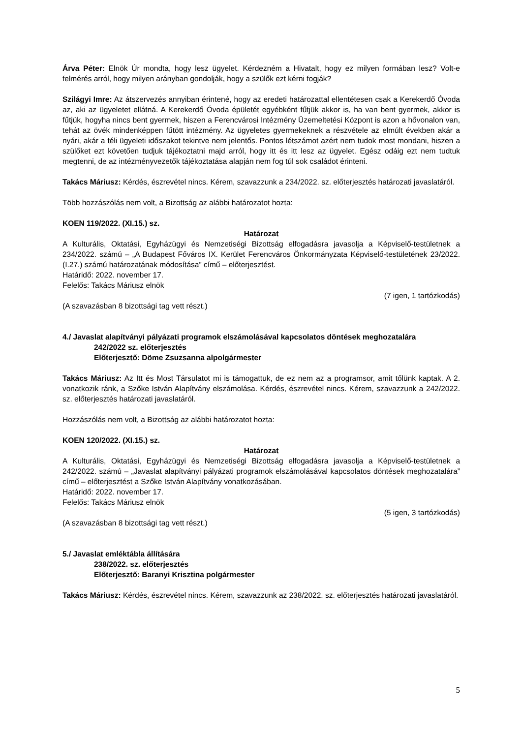Árva Péter: Elnök Úr mondta, hogy lesz ügyelet. Kérdezném a Hivatalt, hogy ez milyen formában lesz? Volt-e felmérés arról, hogy milyen arányban gondolják, hogy a szülők ezt kérni fogják?
Szilágyi Imre: Az átszervezés annyiban érintené, hogy az eredeti határozattal ellentétesen csak a Kerekerdő Óvoda az, aki az ügyeletet ellátná. A Kerekerdő Óvoda épületét egyébként fűtjük akkor is, ha van bent gyermek, akkor is fűtjük, hogyha nincs bent gyermek, hiszen a Ferencvárosi Intézmény Üzemeltetési Központ is azon a hővonalon van, tehát az övék mindenképpen fűtött intézmény. Az ügyeletes gyermekeknek a részvétele az elmúlt években akár a nyári, akár a téli ügyeleti időszakot tekintve nem jelentős. Pontos létszámot azért nem tudok most mondani, hiszen a szülőket ezt követően tudjuk tájékoztatni majd arról, hogy itt és itt lesz az ügyelet. Egész odáig ezt nem tudtuk megtenni, de az intézményvezetők tájékoztatása alapján nem fog túl sok családot érinteni.
Takács Máriusz: Kérdés, észrevétel nincs. Kérem, szavazzunk a 234/2022. sz. előterjesztés határozati javaslatáról.
Több hozzászólás nem volt, a Bizottság az alábbi határozatot hozta:
KOEN 119/2022. (XI.15.) sz.
Határozat
A Kulturális, Oktatási, Egyházügyi és Nemzetiségi Bizottság elfogadásra javasolja a Képviselő-testületnek a 234/2022. számú – „A Budapest Főváros IX. Kerület Ferencváros Önkormányzata Képviselő-testületének 23/2022. (I.27.) számú határozatának módosítása” című – előterjesztést.
Határidő: 2022. november 17.
Felelős: Takács Máriusz elnök
(7 igen, 1 tartózkodás)
(A szavazásban 8 bizottsági tag vett részt.)
4./ Javaslat alapítványi pályázati programok elszámolásával kapcsolatos döntések meghozatalára
242/2022 sz. előterjesztés
Előterjesztő: Döme Zsuzsanna alpolgármester
Takács Máriusz: Az Itt és Most Társulatot mi is támogattuk, de ez nem az a programsor, amit tőlünk kaptak. A 2. vonatkozik ránk, a Szőke István Alapítvány elszámolása. Kérdés, észrevétel nincs. Kérem, szavazzunk a 242/2022. sz. előterjesztés határozati javaslatáról.
Hozzászólás nem volt, a Bizottság az alábbi határozatot hozta:
KOEN 120/2022. (XI.15.) sz.
Határozat
A Kulturális, Oktatási, Egyházügyi és Nemzetiségi Bizottság elfogadásra javasolja a Képviselő-testületnek a 242/2022. számú – „Javaslat alapítványi pályázati programok elszámolásával kapcsolatos döntések meghozatalára” című – előterjesztést a Szőke István Alapítvány vonatkozásában.
Határidő: 2022. november 17.
Felelős: Takács Máriusz elnök
(5 igen, 3 tartózkodás)
(A szavazásban 8 bizottsági tag vett részt.)
5./ Javaslat emléktábla állítására
238/2022. sz. előterjesztés
Előterjesztő: Baranyi Krisztina polgármester
Takács Máriusz: Kérdés, észrevétel nincs. Kérem, szavazzunk az 238/2022. sz. előterjesztés határozati javaslatáról.
5